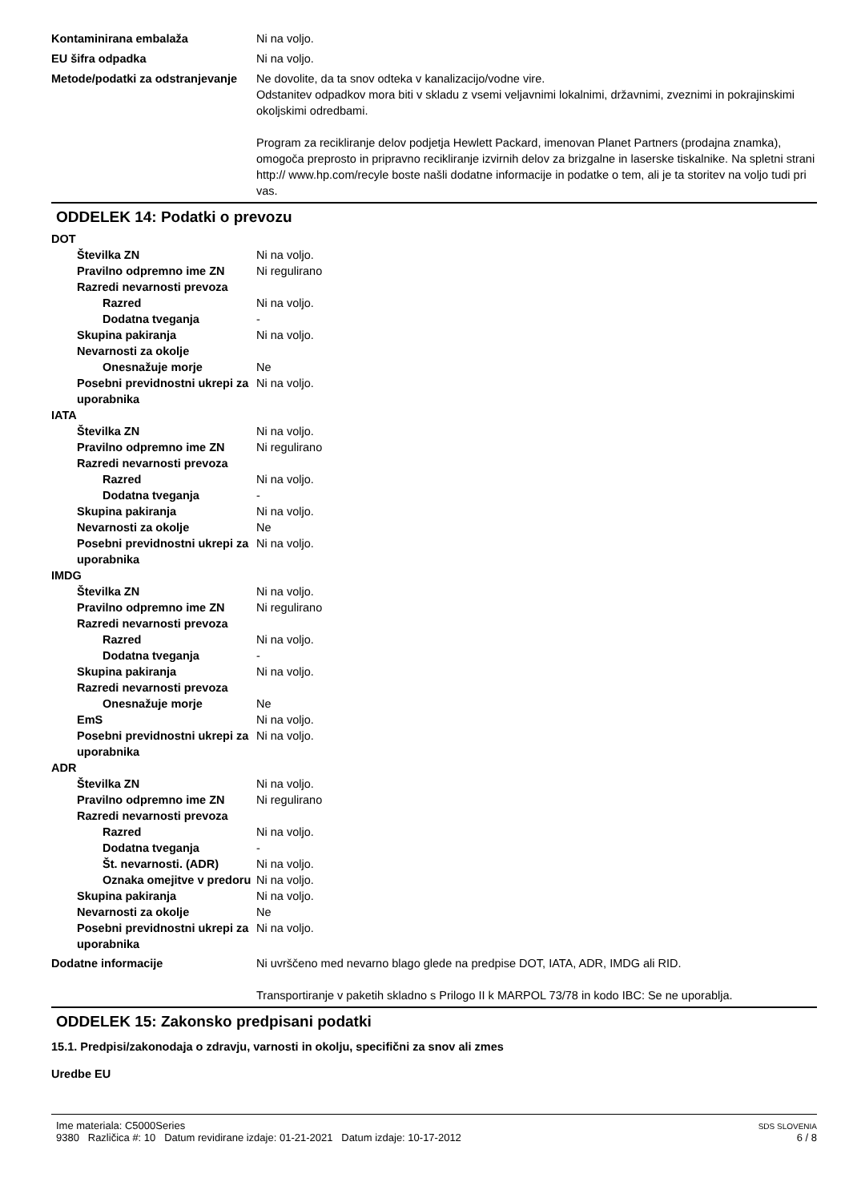Kontaminirana embalaža Ni na voljo.
EU šifra odpadka Ni na voljo.
Metode/podatki za odstranjevanje
Ne dovolite, da ta snov odteka v kanalizacijo/vodne vire.
Odstanitev odpadkov mora biti v skladu z vsemi veljavnimi lokalnimi, državnimi, zveznimi in pokrajinskimi okoljskimi odredbami.
Program za recikliranje delov podjetja Hewlett Packard, imenovan Planet Partners (prodajna znamka), omogoča preprosto in pripravno recikliranje izvirnih delov za brizgalne in laserske tiskalnike. Na spletni strani http:// www.hp.com/recyle boste našli dodatne informacije in podatke o tem, ali je ta storitev na voljo tudi pri vas.
ODDELEK 14: Podatki o prevozu
DOT
Številka ZN Ni na voljo.
Pravilno odpremno ime ZN Ni regulirano
Razredi nevarnosti prevoza
Razred Ni na voljo.
Dodatna tveganja -
Skupina pakiranja Ni na voljo.
Nevarnosti za okolje
Onesnažuje morje Ne
Posebni previdnostni ukrepi za uporabnika
Ni na voljo.
IATA
Številka ZN Ni na voljo.
Pravilno odpremno ime ZN Ni regulirano
Razredi nevarnosti prevoza
Razred Ni na voljo.
Dodatna tveganja -
Skupina pakiranja Ni na voljo.
Nevarnosti za okolje Ne
Posebni previdnostni ukrepi za uporabnika
Ni na voljo.
IMDG
Številka ZN Ni na voljo.
Pravilno odpremno ime ZN Ni regulirano
Razredi nevarnosti prevoza
Razred Ni na voljo.
Dodatna tveganja -
Skupina pakiranja Ni na voljo.
Razredi nevarnosti prevoza
Onesnažuje morje Ne
EmS Ni na voljo.
Posebni previdnostni ukrepi za uporabnika
Ni na voljo.
ADR
Številka ZN Ni na voljo.
Pravilno odpremno ime ZN Ni regulirano
Razredi nevarnosti prevoza
Razred Ni na voljo.
Dodatna tveganja -
Št. nevarnosti. (ADR) Ni na voljo.
Oznaka omejitve v predoru
Ni na voljo.
Skupina pakiranja Ni na voljo.
Nevarnosti za okolje Ne
Posebni previdnostni ukrepi za uporabnika
Ni na voljo.
Dodatne informacije Ni uvrščeno med nevarno blago glede na predpise DOT, IATA, ADR, IMDG ali RID.
Transportiranje v paketih skladno s Prilogo II k MARPOL 73/78 in kodo IBC: Se ne uporablja.
ODDELEK 15: Zakonsko predpisani podatki
15.1. Predpisi/zakonodaja o zdravju, varnosti in okolju, specifični za snov ali zmes
Uredbe EU
Ime materiala: C5000Series
9380 Različica #: 10 Datum revidirane izdaje: 01-21-2021 Datum izdaje: 10-17-2012
SDS SLOVENIA
6 / 8